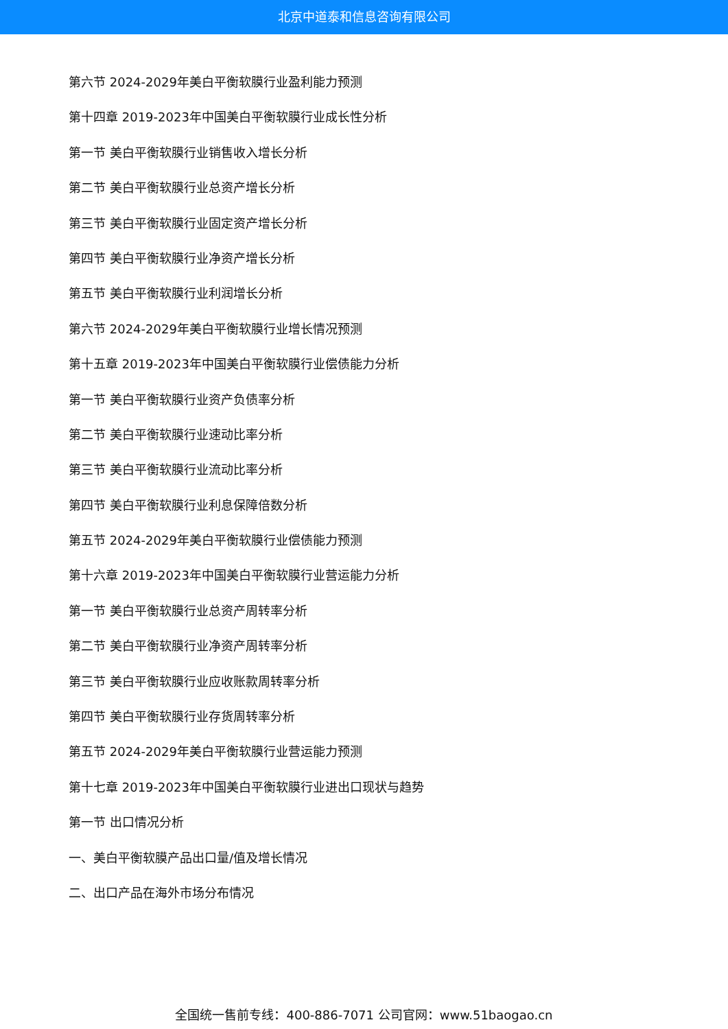北京中道泰和信息咨询有限公司
第六节 2024-2029年美白平衡软膜行业盈利能力预测
第十四章 2019-2023年中国美白平衡软膜行业成长性分析
第一节 美白平衡软膜行业销售收入增长分析
第二节 美白平衡软膜行业总资产增长分析
第三节 美白平衡软膜行业固定资产增长分析
第四节 美白平衡软膜行业净资产增长分析
第五节 美白平衡软膜行业利润增长分析
第六节 2024-2029年美白平衡软膜行业增长情况预测
第十五章 2019-2023年中国美白平衡软膜行业偿债能力分析
第一节 美白平衡软膜行业资产负债率分析
第二节 美白平衡软膜行业速动比率分析
第三节 美白平衡软膜行业流动比率分析
第四节 美白平衡软膜行业利息保障倍数分析
第五节 2024-2029年美白平衡软膜行业偿债能力预测
第十六章 2019-2023年中国美白平衡软膜行业营运能力分析
第一节 美白平衡软膜行业总资产周转率分析
第二节 美白平衡软膜行业净资产周转率分析
第三节 美白平衡软膜行业应收账款周转率分析
第四节 美白平衡软膜行业存货周转率分析
第五节 2024-2029年美白平衡软膜行业营运能力预测
第十七章 2019-2023年中国美白平衡软膜行业进出口现状与趋势
第一节 出口情况分析
一、美白平衡软膜产品出口量/值及增长情况
二、出口产品在海外市场分布情况
全国统一售前专线：400-886-7071 公司官网：www.51baogao.cn